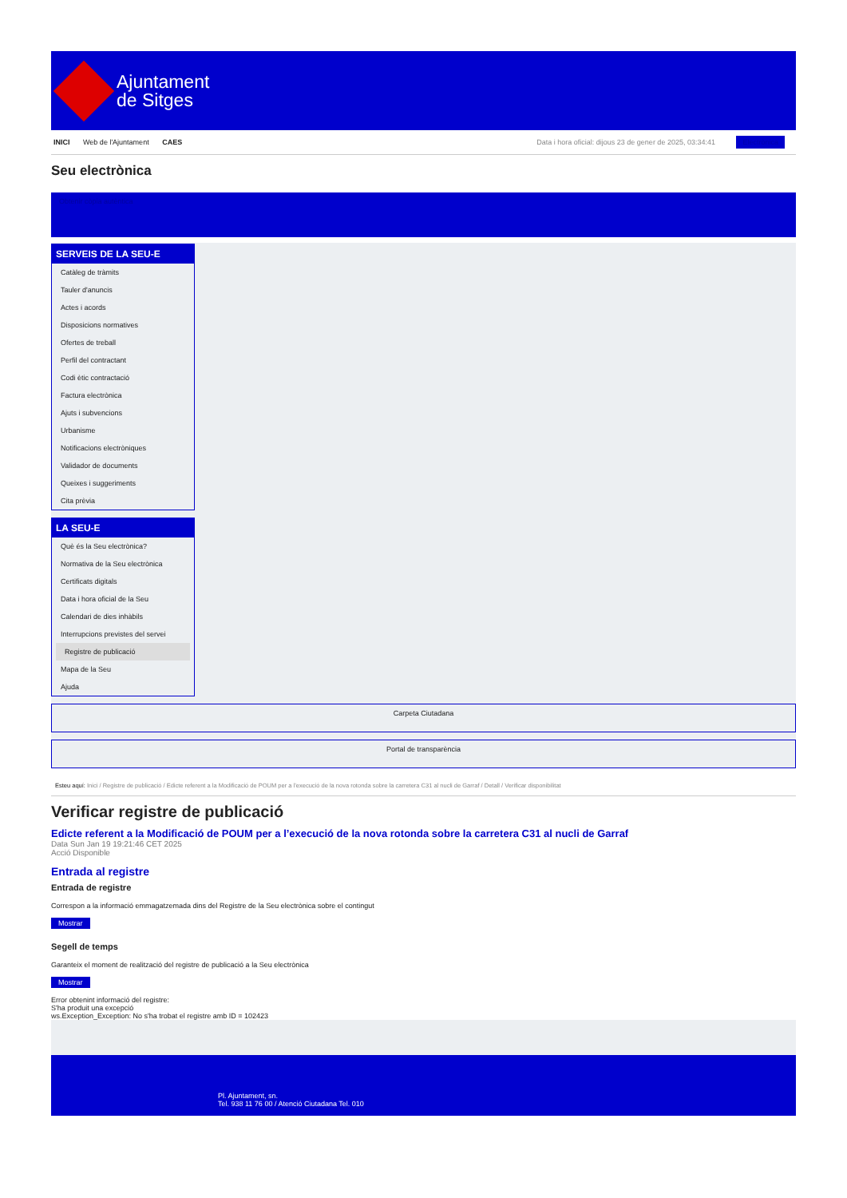Ajuntament
de Sitges
INICI Web de l'Ajuntament CAES
Data i hora oficial: dijous 23 de gener de 2025, 03:34:41 Electrònica
Seu electrònica
Obtenir còpia autèntica
SERVEIS DE LA SEU-E
Catàleg de tràmits
Tauler d'anuncis
Actes i acords
Disposicions normatives
Ofertes de treball
Perfil del contractant
Codi ètic contractació
Factura electrònica
Ajuts i subvencions
Urbanisme
Notificacions electròniques
Validador de documents
Queixes i suggeriments
Cita prèvia
LA SEU-E
Què és la Seu electrònica?
Normativa de la Seu electrònica
Certificats digitals
Data i hora oficial de la Seu
Calendari de dies inhàbils
Interrupcions previstes del servei
Registre de publicació
Mapa de la Seu
Ajuda
Carpeta Ciutadana
Portal de transparència
Esteu aquí: Inici / Registre de publicació / Edicte referent a la Modificació de POUM per a l’execució de la nova rotonda sobre la carretera C31 al nucli de Garraf / Detall / Verificar disponibilitat
Verificar registre de publicació
Edicte referent a la Modificació de POUM per a l’execució de la nova rotonda sobre la carretera C31 al nucli de Garraf
Data Sun Jan 19 19:21:46 CET 2025
Acció Disponible
Entrada al registre
Entrada de registre
Correspon a la informació emmagatzemada dins del Registre de la Seu electrònica sobre el contingut
Mostrar
Segell de temps
Garanteix el moment de realització del registre de publicació a la Seu electrònica
Mostrar
Error obtenint informació del registre:
S'ha produit una excepció
ws.Exception_Exception: No s'ha trobat el registre amb ID = 102423
Pl. Ajuntament, sn.
Tel. 938 11 76 00 / Atenció Ciutadana Tel. 010